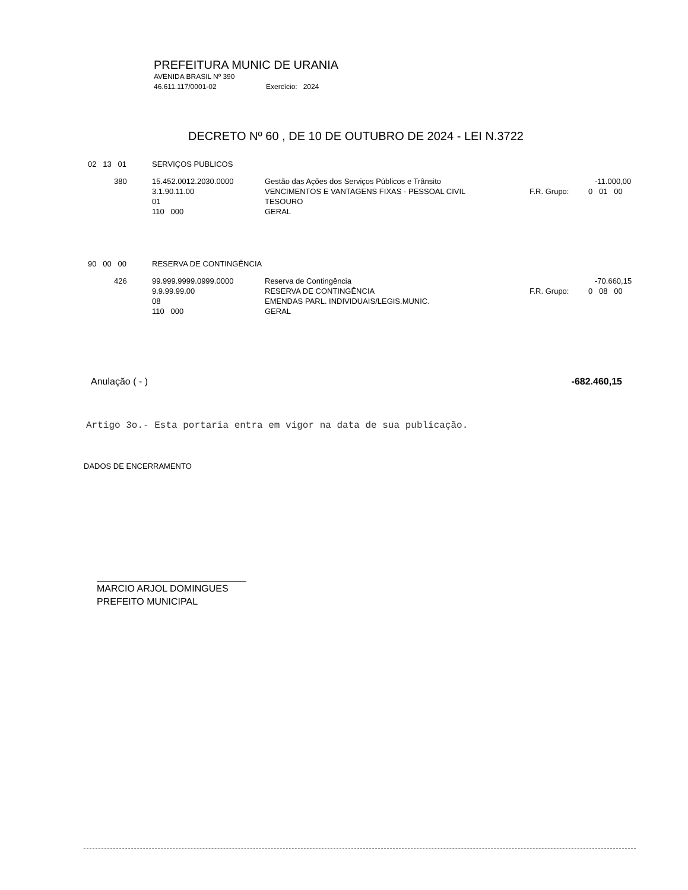PREFEITURA MUNIC DE URANIA
AVENIDA BRASIL Nº 390
46.611.117/0001-02 Exercício: 2024
DECRETO Nº 60 , DE 10 DE OUTUBRO DE 2024 - LEI N.3722
| 02 13 01 | SERVIÇOS PUBLICOS |
| | 380 | 15.452.0012.2030.0000 3.1.90.11.00 01 110 000 | Gestão das Ações dos Serviços Públicos e Trânsito VENCIMENTOS E VANTAGENS FIXAS - PESSOAL CIVIL TESOURO GERAL | -11.000,00 F.R. Grupo: 0 01 00 |
| 90 00 00 | RESERVA DE CONTINGÊNCIA |
| | 426 | 99.999.9999.0999.0000 9.9.99.99.00 08 110 000 | Reserva de Contingência RESERVA DE CONTINGÊNCIA EMENDAS PARL. INDIVIDUAIS/LEGIS.MUNIC. GERAL | -70.660,15 F.R. Grupo: 0 08 00 |
Anulação ( - ) -682.460,15
Artigo 3o.- Esta portaria entra em vigor na data de sua publicação.
DADOS DE ENCERRAMENTO
MARCIO ARJOL DOMINGUES
PREFEITO MUNICIPAL